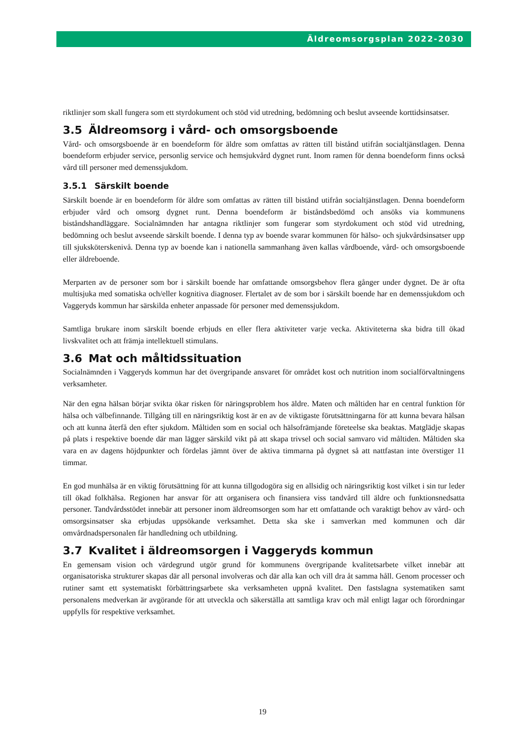Äldreomsorgsplan 2022-2030
riktlinjer som skall fungera som ett styrdokument och stöd vid utredning, bedömning och beslut avseende korttidsinsatser.
3.5 Äldreomsorg i vård- och omsorgsboende
Vård- och omsorgsboende är en boendeform för äldre som omfattas av rätten till bistånd utifrån socialtjänstlagen. Denna boendeform erbjuder service, personlig service och hemsjukvård dygnet runt. Inom ramen för denna boendeform finns också vård till personer med demenssjukdom.
3.5.1 Särskilt boende
Särskilt boende är en boendeform för äldre som omfattas av rätten till bistånd utifrån socialtjänstlagen. Denna boendeform erbjuder vård och omsorg dygnet runt. Denna boendeform är biståndsbedömd och ansöks via kommunens biståndshandläggare. Socialnämnden har antagna riktlinjer som fungerar som styrdokument och stöd vid utredning, bedömning och beslut avseende särskilt boende. I denna typ av boende svarar kommunen för hälso- och sjukvårdsinsatser upp till sjuksköterskenivå. Denna typ av boende kan i nationella sammanhang även kallas vårdboende, vård- och omsorgsboende eller äldreboende.
Merparten av de personer som bor i särskilt boende har omfattande omsorgsbehov flera gånger under dygnet. De är ofta multisjuka med somatiska och/eller kognitiva diagnoser. Flertalet av de som bor i särskilt boende har en demenssjukdom och Vaggeryds kommun har särskilda enheter anpassade för personer med demenssjukdom.
Samtliga brukare inom särskilt boende erbjuds en eller flera aktiviteter varje vecka. Aktiviteterna ska bidra till ökad livskvalitet och att främja intellektuell stimulans.
3.6 Mat och måltidssituation
Socialnämnden i Vaggeryds kommun har det övergripande ansvaret för området kost och nutrition inom socialförvaltningens verksamheter.
När den egna hälsan börjar svikta ökar risken för näringsproblem hos äldre. Maten och måltiden har en central funktion för hälsa och välbefinnande. Tillgång till en näringsriktig kost är en av de viktigaste förutsättningarna för att kunna bevara hälsan och att kunna återfå den efter sjukdom. Måltiden som en social och hälsofrämjande företeelse ska beaktas. Matglädje skapas på plats i respektive boende där man lägger särskild vikt på att skapa trivsel och social samvaro vid måltiden. Måltiden ska vara en av dagens höjdpunkter och fördelas jämnt över de aktiva timmarna på dygnet så att nattfastan inte överstiger 11 timmar.
En god munhälsa är en viktig förutsättning för att kunna tillgodogöra sig en allsidig och näringsriktig kost vilket i sin tur leder till ökad folkhälsa. Regionen har ansvar för att organisera och finansiera viss tandvård till äldre och funktionsnedsatta personer. Tandvårdsstödet innebär att personer inom äldreomsorgen som har ett omfattande och varaktigt behov av vård- och omsorgsinsatser ska erbjudas uppsökande verksamhet. Detta ska ske i samverkan med kommunen och där omvårdnadspersonalen får handledning och utbildning.
3.7 Kvalitet i äldreomsorgen i Vaggeryds kommun
En gemensam vision och värdegrund utgör grund för kommunens övergripande kvalitetsarbete vilket innebär att organisatoriska strukturer skapas där all personal involveras och där alla kan och vill dra åt samma håll. Genom processer och rutiner samt ett systematiskt förbättringsarbete ska verksamheten uppnå kvalitet. Den fastslagna systematiken samt personalens medverkan är avgörande för att utveckla och säkerställa att samtliga krav och mål enligt lagar och förordningar uppfylls för respektive verksamhet.
19